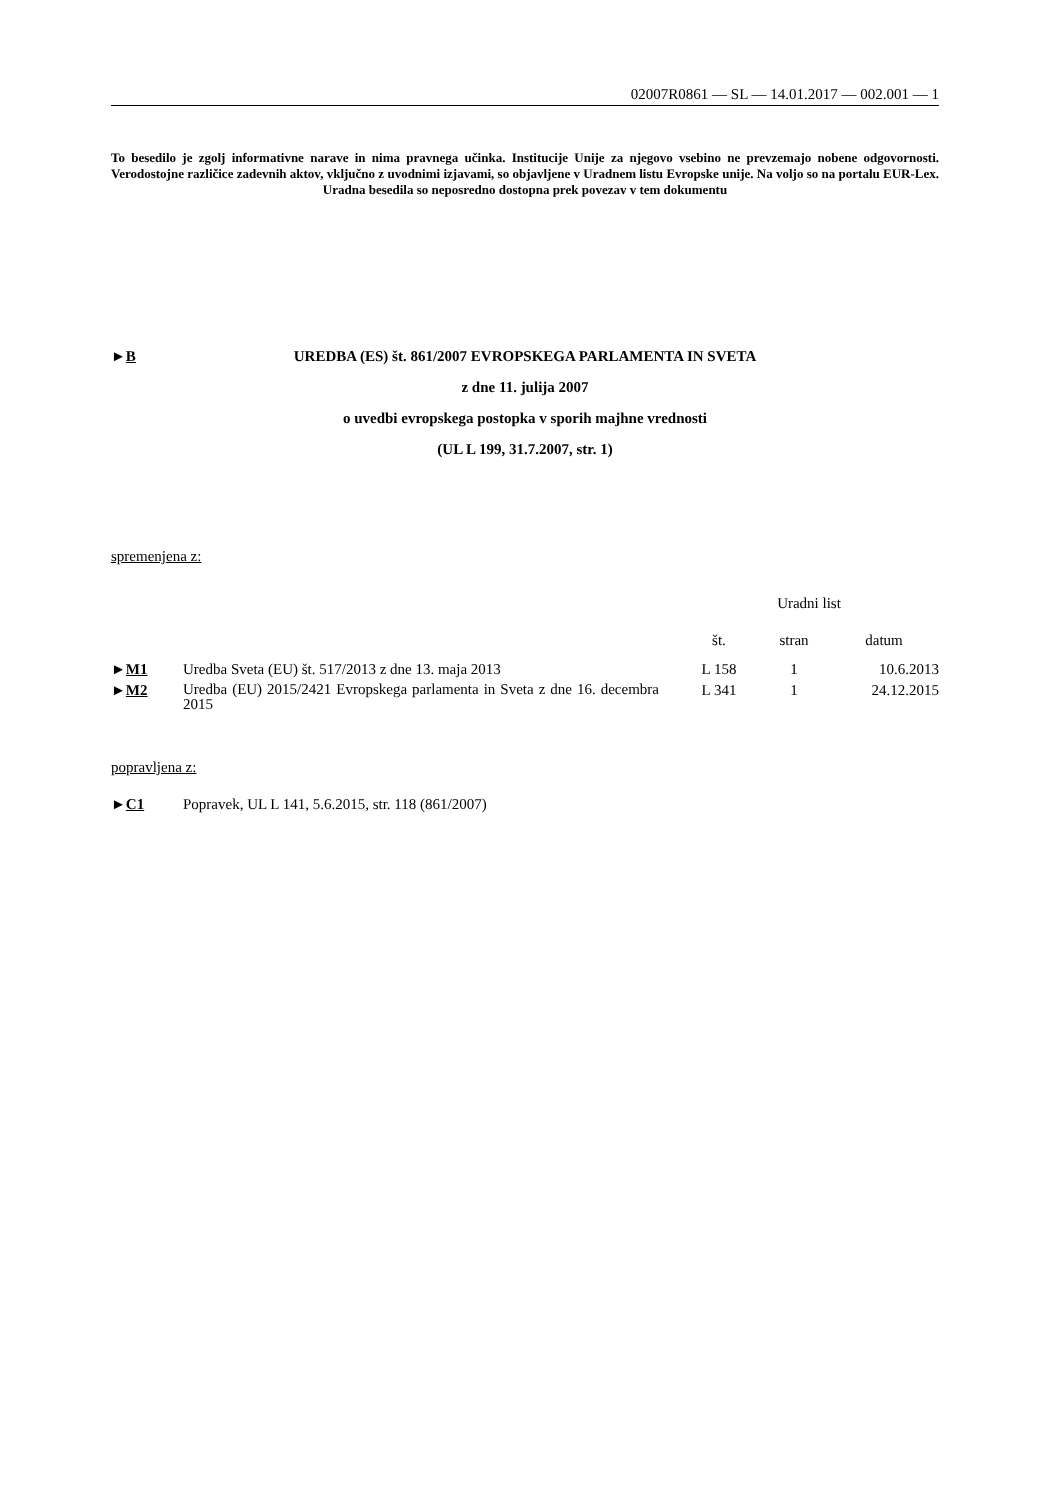02007R0861 — SL — 14.01.2017 — 002.001 — 1
To besedilo je zgolj informativne narave in nima pravnega učinka. Institucije Unije za njegovo vsebino ne prevzemajo nobene odgovornosti. Verodostojne različice zadevnih aktov, vključno z uvodnimi izjavami, so objavljene v Uradnem listu Evropske unije. Na voljo so na portalu EUR-Lex. Uradna besedila so neposredno dostopna prek povezav v tem dokumentu
►B
UREDBA (ES) št. 861/2007 EVROPSKEGA PARLAMENTA IN SVETA
z dne 11. julija 2007
o uvedbi evropskega postopka v sporih majhne vrednosti
(UL L 199, 31.7.2007, str. 1)
spremenjena z:
| | | Uradni list | | |
| --- | --- | --- | --- | --- |
| | | št. | stran | datum |
| ► M1 | Uredba Sveta (EU) št. 517/2013 z dne 13. maja 2013 | L 158 | 1 | 10.6.2013 |
| ► M2 | Uredba (EU) 2015/2421 Evropskega parlamenta in Sveta z dne 16. decembra 2015 | L 341 | 1 | 24.12.2015 |
popravljena z:
| ► C1 | Popravek, UL L 141, 5.6.2015, str. 118 (861/2007) |